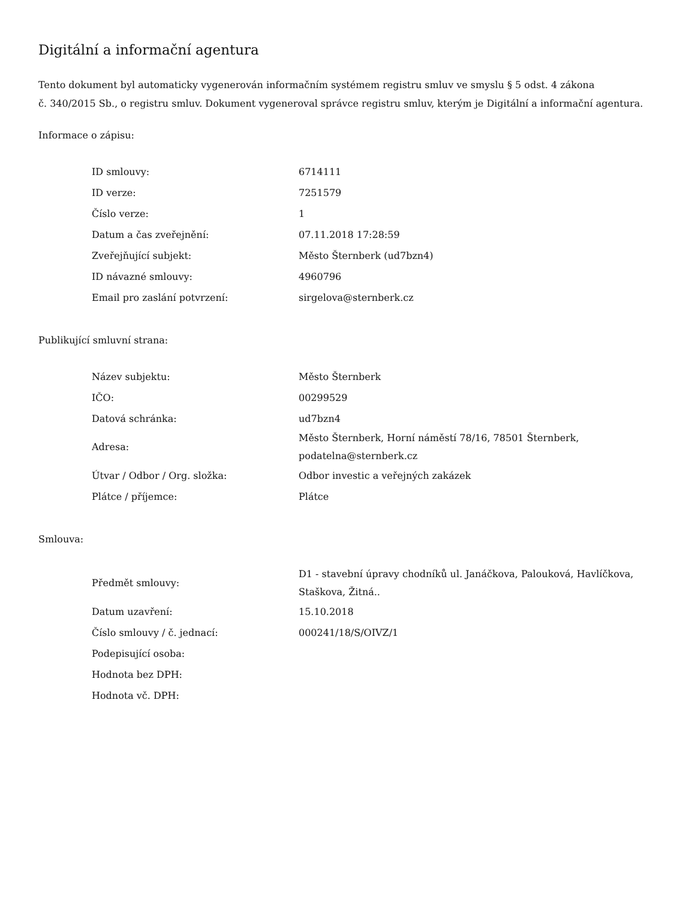Digitální a informační agentura
Tento dokument byl automaticky vygenerován informačním systémem registru smluv ve smyslu § 5 odst. 4 zákona
č. 340/2015 Sb., o registru smluv. Dokument vygeneroval správce registru smluv, kterým je Digitální a informační agentura.
Informace o zápisu:
| ID smlouvy: | 6714111 |
| ID verze: | 7251579 |
| Číslo verze: | 1 |
| Datum a čas zveřejnění: | 07.11.2018 17:28:59 |
| Zveřejňující subjekt: | Město Šternberk (ud7bzn4) |
| ID návazné smlouvy: | 4960796 |
| Email pro zaslání potvrzení: | sirgelova@sternberk.cz |
Publikující smluvní strana:
| Název subjektu: | Město Šternberk |
| IČO: | 00299529 |
| Datová schránka: | ud7bzn4 |
| Adresa: | Město Šternberk, Horní náměstí 78/16, 78501 Šternberk, podatelna@sternberk.cz |
| Útvar / Odbor / Org. složka: | Odbor investic a veřejných zakázek |
| Plátce / příjemce: | Plátce |
Smlouva:
| Předmět smlouvy: | D1 - stavební úpravy chodníků ul. Janáčkova, Palouková, Havlíčkova, Staškova, Žitná.. |
| Datum uzavření: | 15.10.2018 |
| Číslo smlouvy / č. jednací: | 000241/18/S/OIVZ/1 |
| Podepisující osoba: | |
| Hodnota bez DPH: | |
| Hodnota vč. DPH: | |